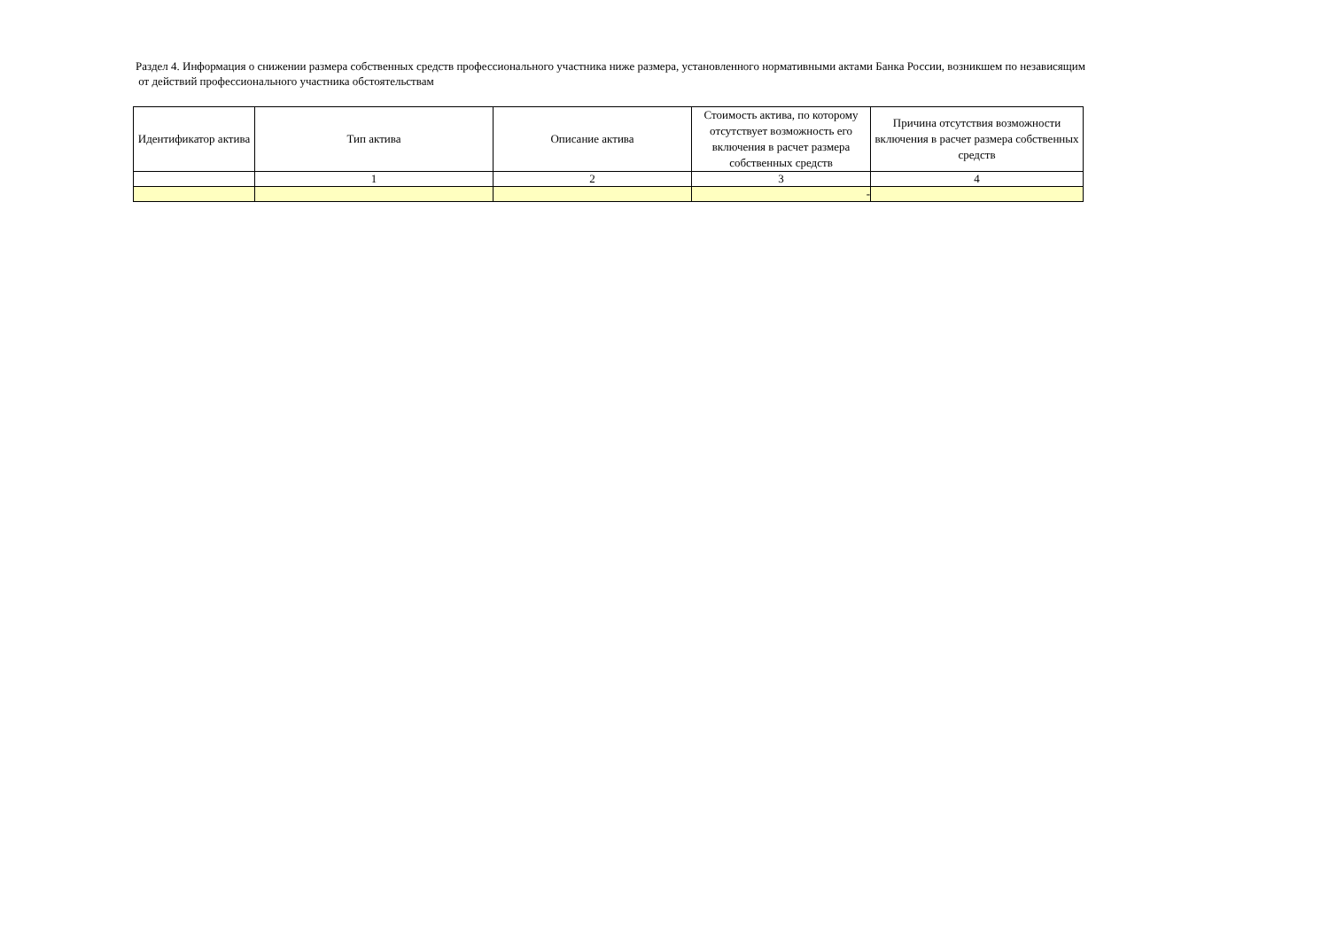Раздел 4. Информация о снижении размера собственных средств профессионального участника ниже размера, установленного нормативными актами Банка России, возникшем по независящим
от действий профессионального участника обстоятельствам
| Идентификатор актива | Тип актива | Описание актива | Стоимость актива, по которому отсутствует возможность его включения в расчет размера собственных средств | Причина отсутствия возможности включения в расчет размера собственных средств |
| --- | --- | --- | --- | --- |
| | 1 | 2 | 3 | 4 |
| | | | - | |